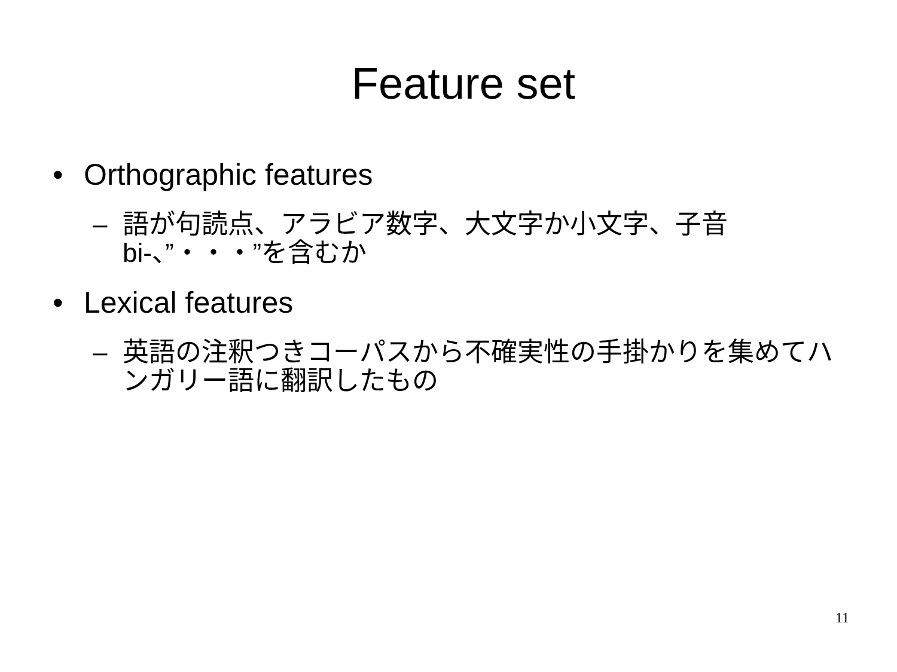Feature set
• Orthographic features
– 語が句読点、アラビア数字、大文字か小文字、子音bi-、”・・・”を含むか
• Lexical features
– 英語の注釈つきコーパスから不確実性の手掛かりを集めてハンガリー語に翻訳したもの
11